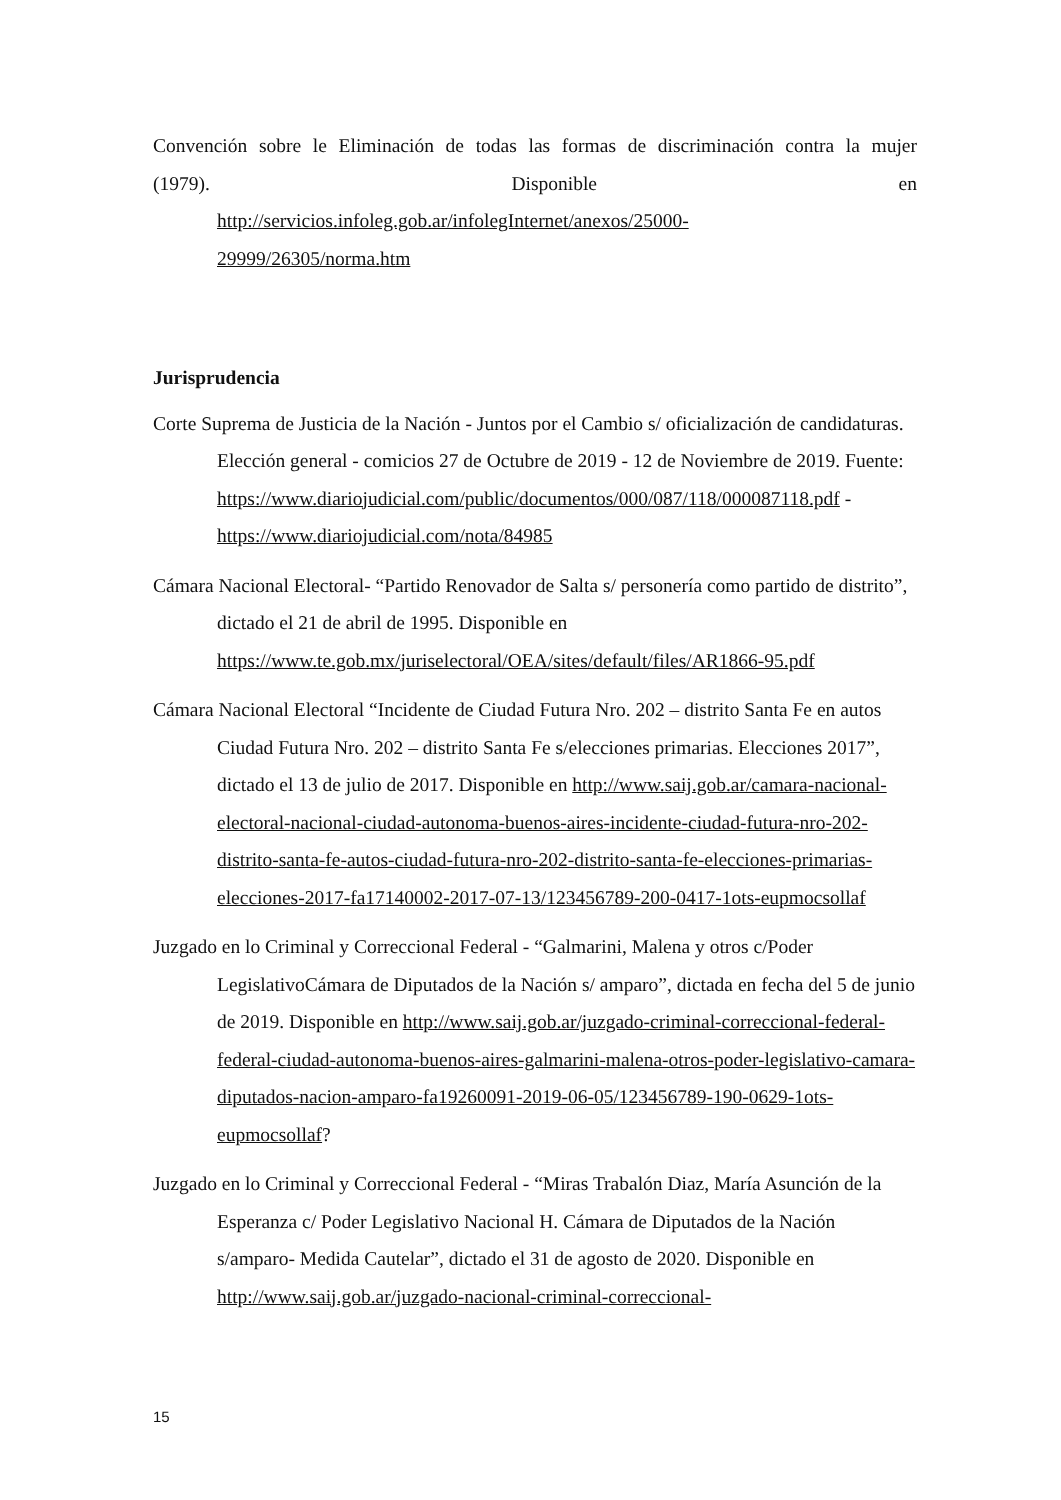Convención sobre le Eliminación de todas las formas de discriminación contra la mujer
(1979). Disponible en
http://servicios.infoleg.gob.ar/infolegInternet/anexos/25000-
29999/26305/norma.htm
Jurisprudencia
Corte Suprema de Justicia de la Nación - Juntos por el Cambio s/ oficialización de candidaturas. Elección general - comicios 27 de Octubre de 2019 - 12 de Noviembre de 2019. Fuente: https://www.diariojudicial.com/public/documentos/000/087/118/000087118.pdf - https://www.diariojudicial.com/nota/84985
Cámara Nacional Electoral- “Partido Renovador de Salta s/ personería como partido de distrito”, dictado el 21 de abril de 1995. Disponible en https://www.te.gob.mx/juriselectoral/OEA/sites/default/files/AR1866-95.pdf
Cámara Nacional Electoral “Incidente de Ciudad Futura Nro. 202 – distrito Santa Fe en autos Ciudad Futura Nro. 202 – distrito Santa Fe s/elecciones primarias. Elecciones 2017”, dictado el 13 de julio de 2017. Disponible en http://www.saij.gob.ar/camara-nacional-electoral-nacional-ciudad-autonoma-buenos-aires-incidente-ciudad-futura-nro-202-distrito-santa-fe-autos-ciudad-futura-nro-202-distrito-santa-fe-elecciones-primarias-elecciones-2017-fa17140002-2017-07-13/123456789-200-0417-1ots-eupmocsollaf
Juzgado en lo Criminal y Correccional Federal - “Galmarini, Malena y otros c/Poder LegislativoCámara de Diputados de la Nación s/ amparo”, dictada en fecha del 5 de junio de 2019. Disponible en http://www.saij.gob.ar/juzgado-criminal-correccional-federal-federal-ciudad-autonoma-buenos-aires-galmarini-malena-otros-poder-legislativo-camara-diputados-nacion-amparo-fa19260091-2019-06-05/123456789-190-0629-1ots-eupmocsollaf?
Juzgado en lo Criminal y Correccional Federal - “Miras Trabalón Diaz, María Asunción de la Esperanza c/ Poder Legislativo Nacional H. Cámara de Diputados de la Nación s/amparo- Medida Cautelar”, dictado el 31 de agosto de 2020. Disponible en http://www.saij.gob.ar/juzgado-nacional-criminal-correccional-
15